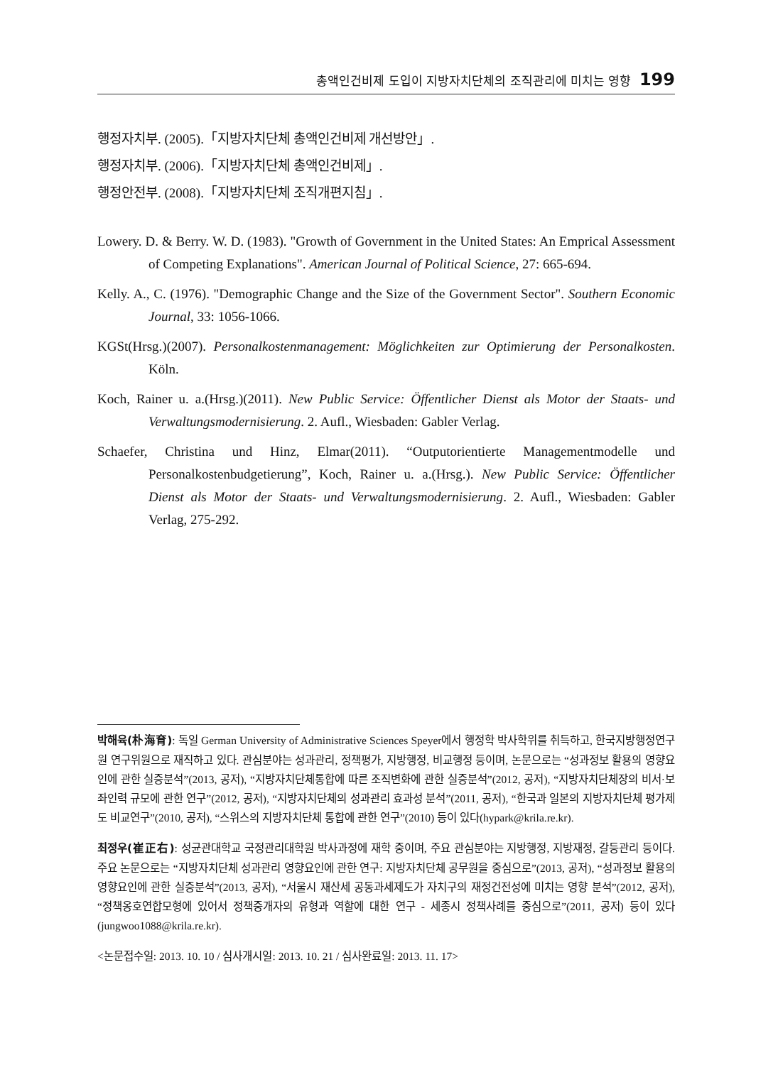총액인건비제 도입이 지방자치단체의 조직관리에 미치는 영향 199
행정자치부. (2005).「지방자치단체 총액인건비제 개선방안」.
행정자치부. (2006).「지방자치단체 총액인건비제」.
행정안전부. (2008).「지방자치단체 조직개편지침」.
Lowery. D. & Berry. W. D. (1983). "Growth of Government in the United States: An Emprical Assessment of Competing Explanations". American Journal of Political Science, 27: 665-694.
Kelly. A., C. (1976). "Demographic Change and the Size of the Government Sector". Southern Economic Journal, 33: 1056-1066.
KGSt(Hrsg.)(2007). Personalkostenmanagement: Möglichkeiten zur Optimierung der Personalkosten. Köln.
Koch, Rainer u. a.(Hrsg.)(2011). New Public Service: Öffentlicher Dienst als Motor der Staats- und Verwaltungsmodernisierung. 2. Aufl., Wiesbaden: Gabler Verlag.
Schaefer, Christina und Hinz, Elmar(2011). “Outputorientierte Managementmodelle und Personalkostenbudgetierung”, Koch, Rainer u. a.(Hrsg.). New Public Service: Öffentlicher Dienst als Motor der Staats- und Verwaltungsmodernisierung. 2. Aufl., Wiesbaden: Gabler Verlag, 275-292.
박해육(朴海育): 독일 German University of Administrative Sciences Speyer에서 행정학 박사학위를 취득하고, 한국지방행정연구원 연구위원으로 재직하고 있다. 관심분야는 성과관리, 정책평가, 지방행정, 비교행정 등이며, 논문으로는 “성과정보 활용의 영향요인에 관한 실증분석”(2013, 공저), “지방자치단체통합에 따른 조직변화에 관한 실증분석”(2012, 공저), “지방자치단체장의 비서·보좌인력 규모에 관한 연구”(2012, 공저), “지방자치단체의 성과관리 효과성 분석”(2011, 공저), “한국과 일본의 지방자치단체 평가제도 비교연구”(2010, 공저), “스위스의 지방자치단체 통합에 관한 연구”(2010) 등이 있다(hypark@krila.re.kr).
최정우(崔正右): 성균관대학교 국정관리대학원 박사과정에 재학 중이며, 주요 관심분야는 지방행정, 지방재정, 갈등관리 등이다. 주요 논문으로는 “지방자치단체 성과관리 영향요인에 관한 연구: 지방자치단체 공무원을 중심으로”(2013, 공저), “성과정보 활용의 영향요인에 관한 실증분석”(2013, 공저), “서울시 재산세 공동과세제도가 자치구의 재정건전성에 미치는 영향 분석”(2012, 공저), “정책옹호연합모형에 있어서 정책중개자의 유형과 역할에 대한 연구 - 세종시 정책사례를 중심으로”(2011, 공저) 등이 있다(jungwoo1088@krila.re.kr).
<논문접수일: 2013. 10. 10 / 심사개시일: 2013. 10. 21 / 심사완료일: 2013. 11. 17>